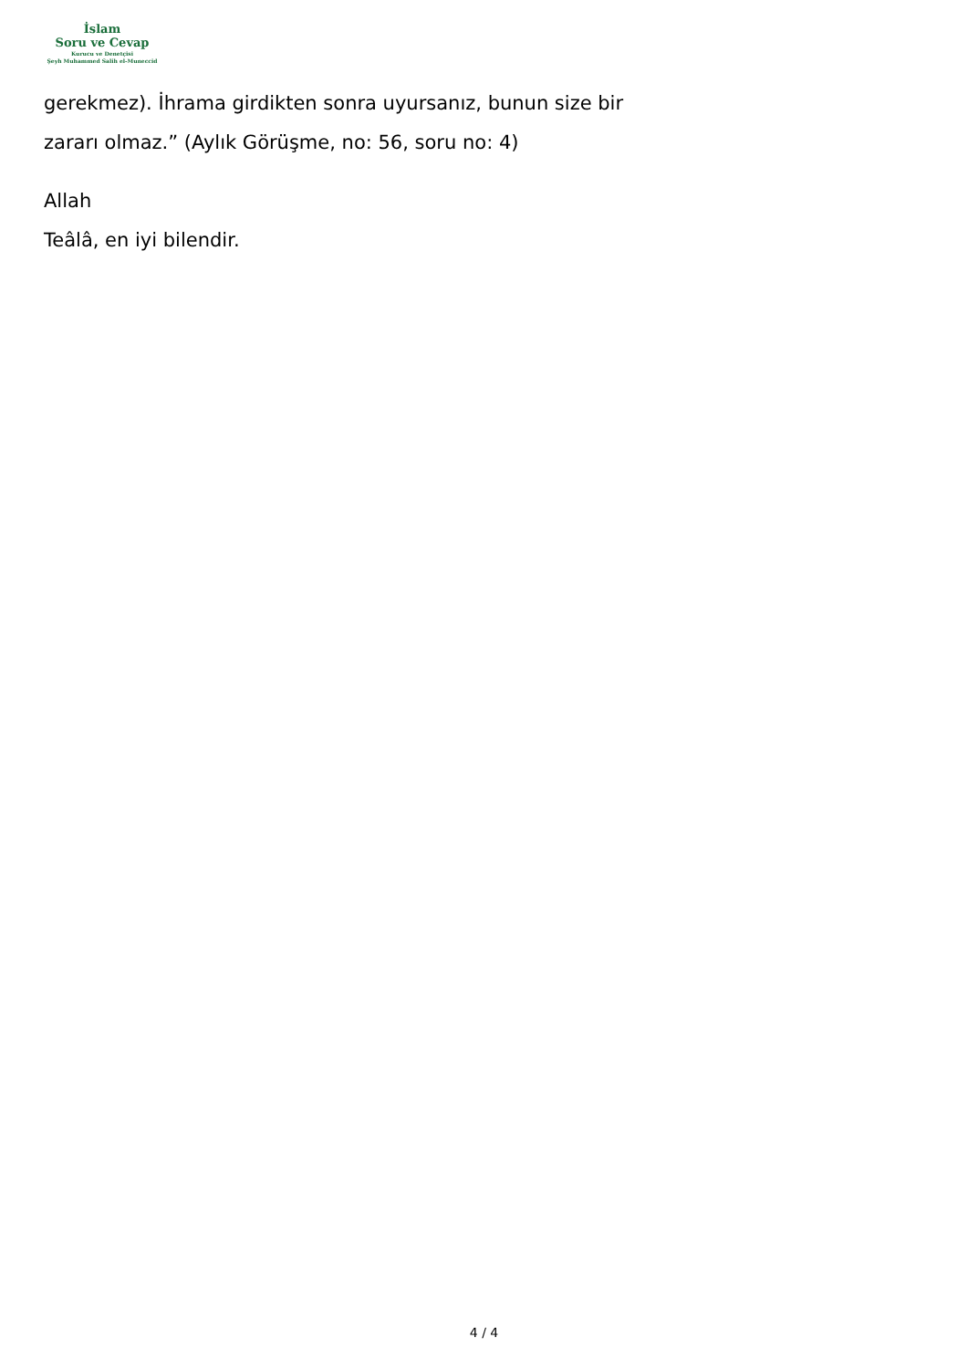İslam
Soru ve Cevap
Kurucu ve Denetçisi
Şeyh Muhammed Salih el-Muneccid
gerekmez). İhrama girdikten sonra uyursanız, bunun size bir
zararı olmaz.” (Aylık Görüşme, no: 56, soru no: 4)
Allah
Teâlâ, en iyi bilendir.
4 / 4